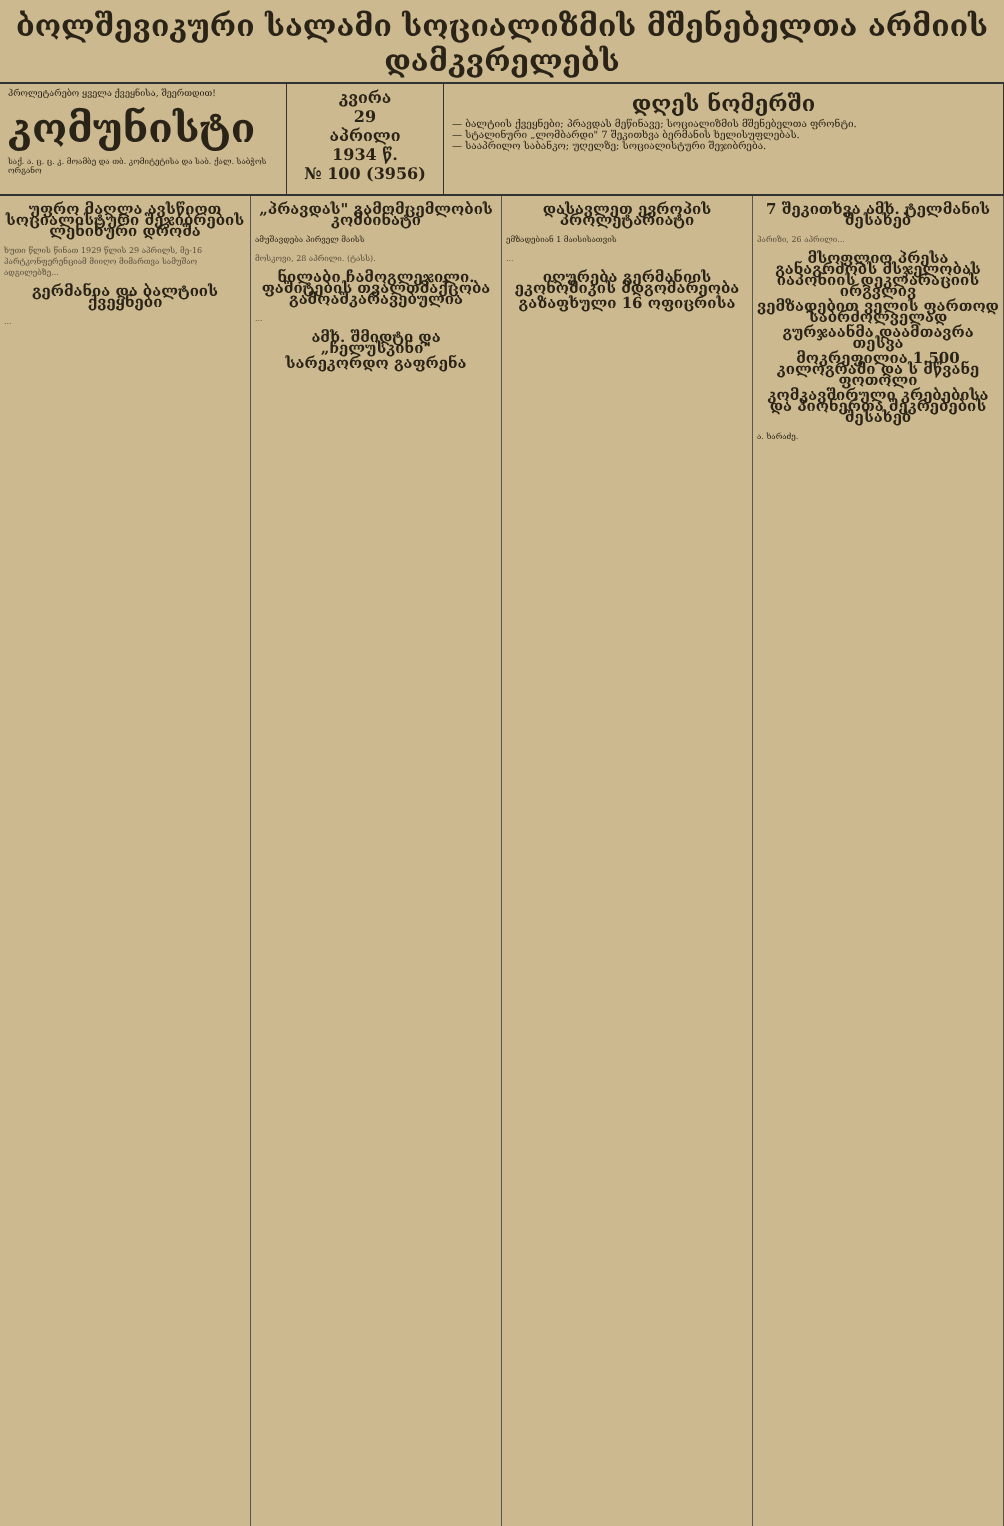ბოლშევიკური სალამი სოციალიზმის მშენებელთა არმიის დამკვრელებს
პროლეტარებო ყველა ქვეყნისა, შეერთდით!
კომუნისტი
საქ. ა. ც. ც. კ. მოამბე და თბ. კომიტეტისა და საბ. ქალ. საბჭოს ორგანო
კვირა
29
აპრილი
1934 წ.
№ 100 (3956)
დღეს ნომერში
— ბალტიის ქვეყნები; პრავდას მეწინავე; სოციალიზმის მშენებელთა ფრონტი.
— სტალინური „ლომბარდი" 7 შეკითხვა ბერმანის ხელისუფლებას.
— სააპრილო საბანკო; უღელზე; სოციალისტური შეჯიბრება.
უფრო მაღლა ავსწიოთ სოციალისტური შეჯიბრების ლენინური დროშა
ხუთი წლის წინათ 1929 წლის 29 აპრილს, მე-16 პარტკონფერენციამ მიიღო მიმართვა სამუშაო ადგილებზე...
გერმანია და ბალტიის ქვეყნები
...
„პრავდას" გამომცემლობის კომბინატი
ამუშავდება პირველ მაისს
მოსკოვი, 28 აპრილი. (ტასს).
ნილაბი ჩამოგლეჯილი. ფაშიტების თვალთმაქცობა გამოაშკარავებულია
...
ამხ. შმიდტი და „ჩელუსკინი"
სარეკორდო გაფრენა
დასავლეთ ევროპის პროლეტარიატი
ემზადებიან 1 მაისისათვის
...
იღურება გერმანიის ეკონომიკის მდგომარეობა
გაზაფხული 16 ოფიცრისა
7 შეკითხვა ამხ. ტელმანის შესახებ
პარიზი, 26 აპრილი...
მსოფლიო პრესა განაგრძობს მსჯელობას იაპონიის დეკლარაციის ირგვლივ
ვემზადებით ველის ფართოდ საბრძოლველად
გურჯაანმა დაამთავრა თესვა
მოკრეფილია 1.500 კილოგრამი და ს მწვანე ფოთოლი
კომკავშირული კრებებისა და პიონერთა შეკრებების შესახებ
ა. ხარაძე.